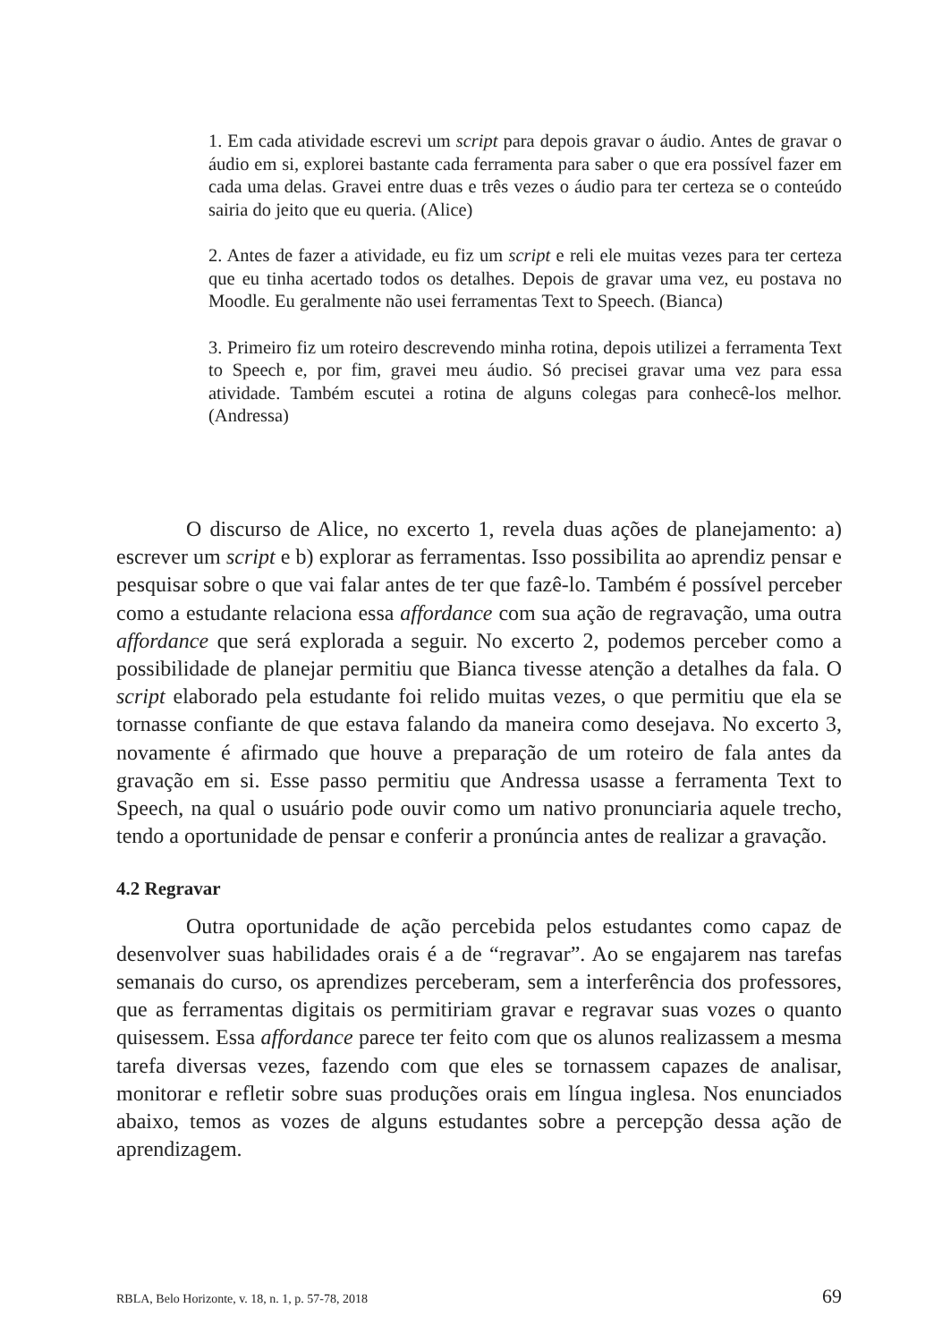1. Em cada atividade escrevi um script para depois gravar o áudio. Antes de gravar o áudio em si, explorei bastante cada ferramenta para saber o que era possível fazer em cada uma delas. Gravei entre duas e três vezes o áudio para ter certeza se o conteúdo sairia do jeito que eu queria. (Alice)
2. Antes de fazer a atividade, eu fiz um script e reli ele muitas vezes para ter certeza que eu tinha acertado todos os detalhes. Depois de gravar uma vez, eu postava no Moodle. Eu geralmente não usei ferramentas Text to Speech. (Bianca)
3. Primeiro fiz um roteiro descrevendo minha rotina, depois utilizei a ferramenta Text to Speech e, por fim, gravei meu áudio. Só precisei gravar uma vez para essa atividade. Também escutei a rotina de alguns colegas para conhecê-los melhor. (Andressa)
O discurso de Alice, no excerto 1, revela duas ações de planejamento: a) escrever um script e b) explorar as ferramentas. Isso possibilita ao aprendiz pensar e pesquisar sobre o que vai falar antes de ter que fazê-lo. Também é possível perceber como a estudante relaciona essa affordance com sua ação de regravação, uma outra affordance que será explorada a seguir. No excerto 2, podemos perceber como a possibilidade de planejar permitiu que Bianca tivesse atenção a detalhes da fala. O script elaborado pela estudante foi relido muitas vezes, o que permitiu que ela se tornasse confiante de que estava falando da maneira como desejava. No excerto 3, novamente é afirmado que houve a preparação de um roteiro de fala antes da gravação em si. Esse passo permitiu que Andressa usasse a ferramenta Text to Speech, na qual o usuário pode ouvir como um nativo pronunciaria aquele trecho, tendo a oportunidade de pensar e conferir a pronúncia antes de realizar a gravação.
4.2 Regravar
Outra oportunidade de ação percebida pelos estudantes como capaz de desenvolver suas habilidades orais é a de “regravar”. Ao se engajarem nas tarefas semanais do curso, os aprendizes perceberam, sem a interferência dos professores, que as ferramentas digitais os permitiriam gravar e regravar suas vozes o quanto quisessem. Essa affordance parece ter feito com que os alunos realizassem a mesma tarefa diversas vezes, fazendo com que eles se tornassem capazes de analisar, monitorar e refletir sobre suas produções orais em língua inglesa. Nos enunciados abaixo, temos as vozes de alguns estudantes sobre a percepção dessa ação de aprendizagem.
RBLA, Belo Horizonte, v. 18, n. 1, p. 57-78, 2018 69